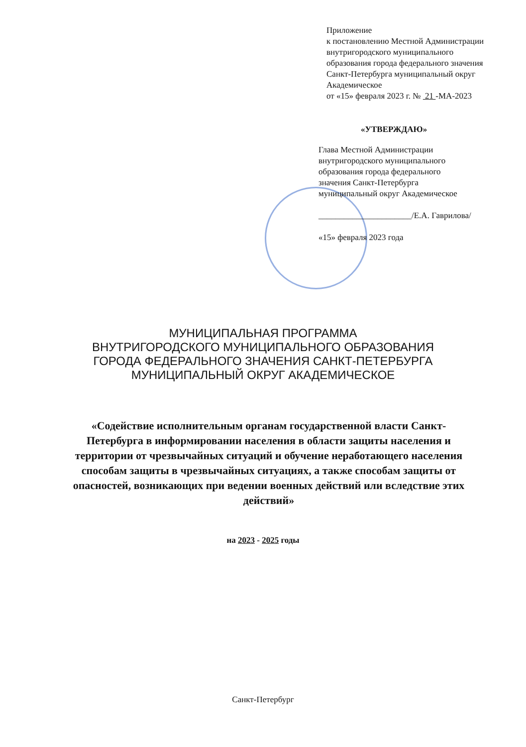Приложение
к постановлению Местной Администрации
внутригородского муниципального
образования города федерального значения
Санкт-Петербурга муниципальный округ
Академическое
от «15» февраля 2023 г. № 21 -МА-2023
«УТВЕРЖДАЮ»
Глава Местной Администрации
внутригородского муниципального
образования города федерального
значения Санкт-Петербурга
муниципальный округ Академическое
______________________/Е.А. Гаврилова/
«15» февраля 2023 года
МУНИЦИПАЛЬНАЯ ПРОГРАММА
ВНУТРИГОРОДСКОГО МУНИЦИПАЛЬНОГО ОБРАЗОВАНИЯ
ГОРОДА ФЕДЕРАЛЬНОГО ЗНАЧЕНИЯ САНКТ-ПЕТЕРБУРГА
МУНИЦИПАЛЬНЫЙ ОКРУГ АКАДЕМИЧЕСКОЕ
«Содействие исполнительным органам государственной власти Санкт-Петербурга в информировании населения в области защиты населения и территории от чрезвычайных ситуаций и обучение неработающего населения способам защиты в чрезвычайных ситуациях, а также способам защиты от опасностей, возникающих при ведении военных действий или вследствие этих действий»
на 2023 - 2025 годы
Санкт-Петербург